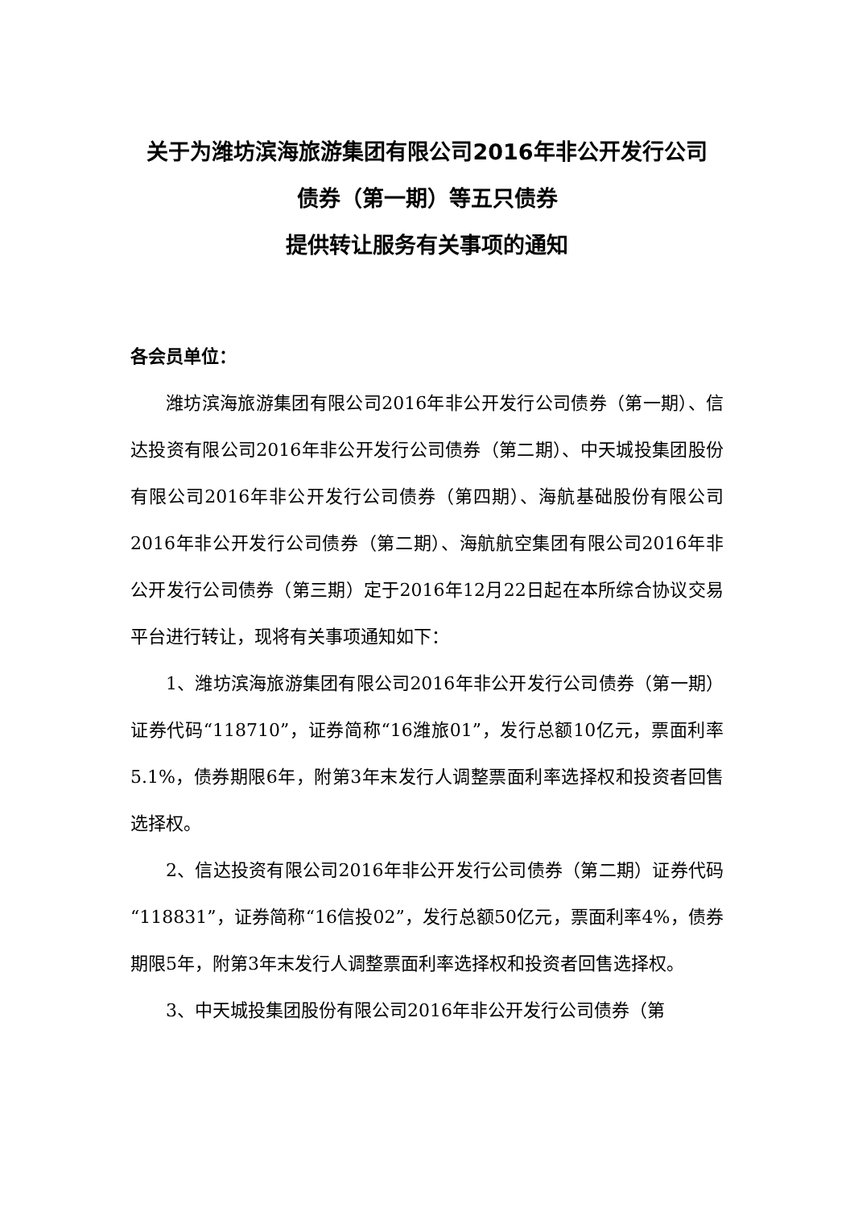关于为潍坊滨海旅游集团有限公司2016年非公开发行公司
债券（第一期）等五只债券
提供转让服务有关事项的通知
各会员单位：
潍坊滨海旅游集团有限公司2016年非公开发行公司债券（第一期）、信达投资有限公司2016年非公开发行公司债券（第二期）、中天城投集团股份有限公司2016年非公开发行公司债券（第四期）、海航基础股份有限公司2016年非公开发行公司债券（第二期）、海航航空集团有限公司2016年非公开发行公司债券（第三期）定于2016年12月22日起在本所综合协议交易平台进行转让，现将有关事项通知如下：
1、潍坊滨海旅游集团有限公司2016年非公开发行公司债券（第一期）证券代码“118710”，证券简称“16潍旅01”，发行总额10亿元，票面利率5.1%，债券期限6年，附第3年末发行人调整票面利率选择权和投资者回售选择权。
2、信达投资有限公司2016年非公开发行公司债券（第二期）证券代码“118831”，证券简称“16信投02”，发行总额50亿元，票面利率4%，债券期限5年，附第3年末发行人调整票面利率选择权和投资者回售选择权。
3、中天城投集团股份有限公司2016年非公开发行公司债券（第